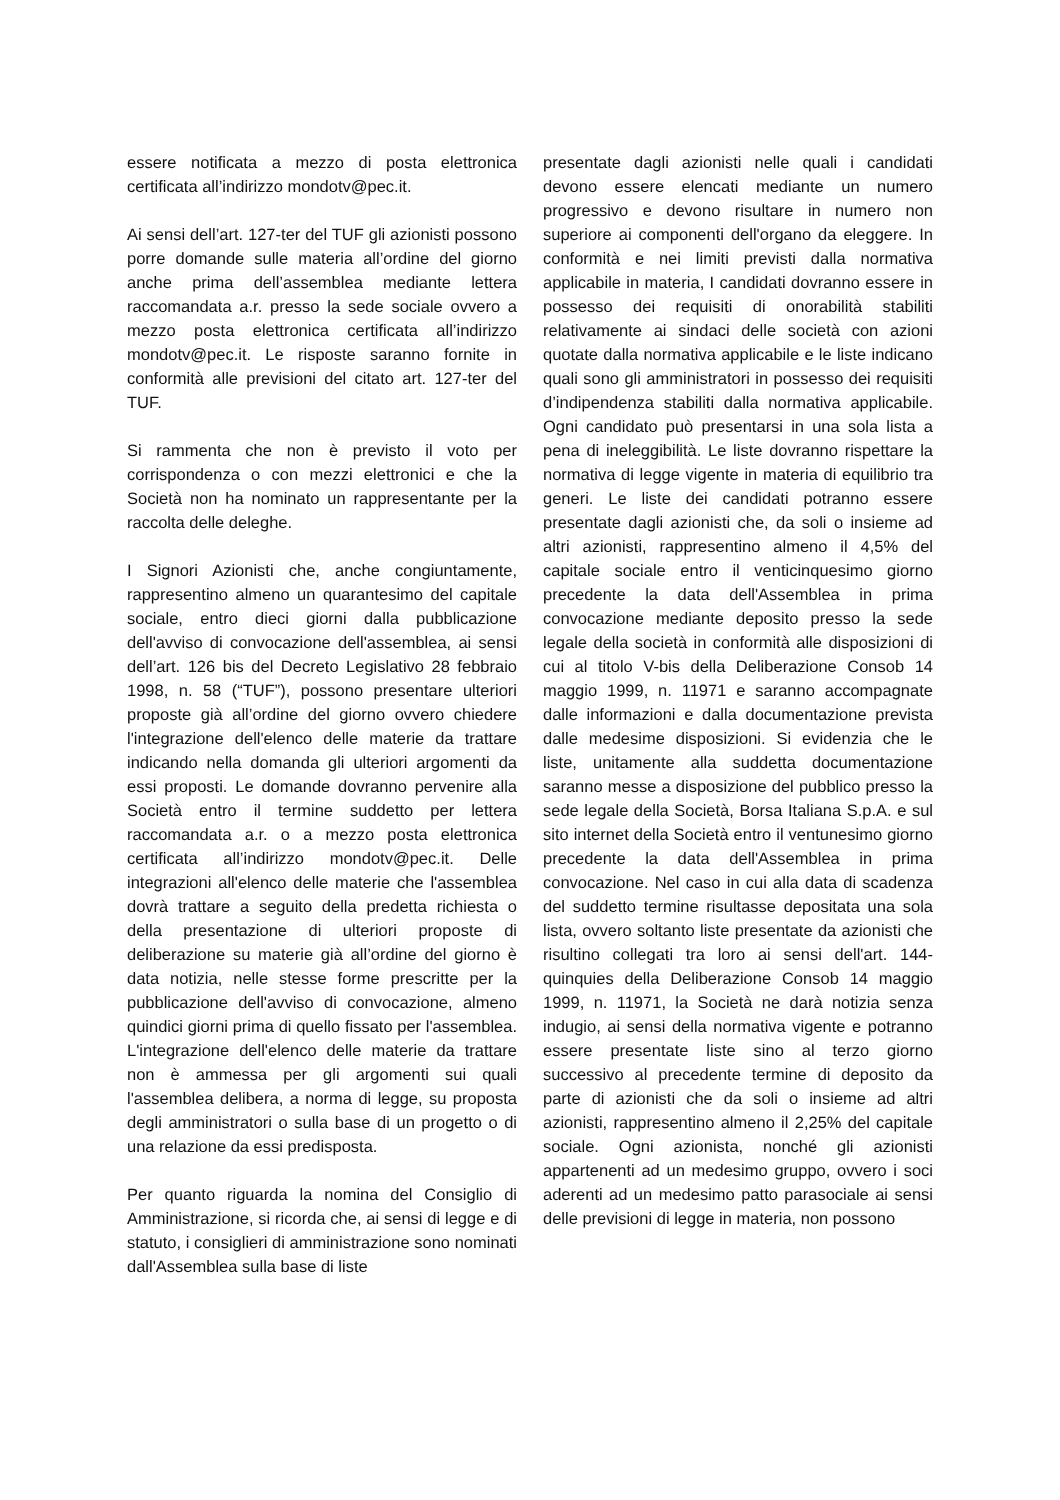essere notificata a mezzo di posta elettronica certificata all’indirizzo mondotv@pec.it.
Ai sensi dell’art. 127-ter del TUF gli azionisti possono porre domande sulle materia all’ordine del giorno anche prima dell’assemblea mediante lettera raccomandata a.r. presso la sede sociale ovvero a mezzo posta elettronica certificata all’indirizzo mondotv@pec.it. Le risposte saranno fornite in conformità alle previsioni del citato art. 127-ter del TUF.
Si rammenta che non è previsto il voto per corrispondenza o con mezzi elettronici e che la Società non ha nominato un rappresentante per la raccolta delle deleghe.
I Signori Azionisti che, anche congiuntamente, rappresentino almeno un quarantesimo del capitale sociale, entro dieci giorni dalla pubblicazione dell'avviso di convocazione dell'assemblea, ai sensi dell’art. 126 bis del Decreto Legislativo 28 febbraio 1998, n. 58 (“TUF”), possono presentare ulteriori proposte già all’ordine del giorno ovvero chiedere l'integrazione dell'elenco delle materie da trattare indicando nella domanda gli ulteriori argomenti da essi proposti. Le domande dovranno pervenire alla Società entro il termine suddetto per lettera raccomandata a.r. o a mezzo posta elettronica certificata all’indirizzo mondotv@pec.it. Delle integrazioni all'elenco delle materie che l'assemblea dovrà trattare a seguito della predetta richiesta o della presentazione di ulteriori proposte di deliberazione su materie già all’ordine del giorno è data notizia, nelle stesse forme prescritte per la pubblicazione dell'avviso di convocazione, almeno quindici giorni prima di quello fissato per l'assemblea. L'integrazione dell'elenco delle materie da trattare non è ammessa per gli argomenti sui quali l'assemblea delibera, a norma di legge, su proposta degli amministratori o sulla base di un progetto o di una relazione da essi predisposta.
Per quanto riguarda la nomina del Consiglio di Amministrazione, si ricorda che, ai sensi di legge e di statuto, i consiglieri di amministrazione sono nominati dall'Assemblea sulla base di liste
presentate dagli azionisti nelle quali i candidati devono essere elencati mediante un numero progressivo e devono risultare in numero non superiore ai componenti dell'organo da eleggere. In conformità e nei limiti previsti dalla normativa applicabile in materia, I candidati dovranno essere in possesso dei requisiti di onorabilità stabiliti relativamente ai sindaci delle società con azioni quotate dalla normativa applicabile e le liste indicano quali sono gli amministratori in possesso dei requisiti d’indipendenza stabiliti dalla normativa applicabile. Ogni candidato può presentarsi in una sola lista a pena di ineleggibilità. Le liste dovranno rispettare la normativa di legge vigente in materia di equilibrio tra generi. Le liste dei candidati potranno essere presentate dagli azionisti che, da soli o insieme ad altri azionisti, rappresentino almeno il 4,5% del capitale sociale entro il venticinquesimo giorno precedente la data dell'Assemblea in prima convocazione mediante deposito presso la sede legale della società in conformità alle disposizioni di cui al titolo V-bis della Deliberazione Consob 14 maggio 1999, n. 11971 e saranno accompagnate dalle informazioni e dalla documentazione prevista dalle medesime disposizioni. Si evidenzia che le liste, unitamente alla suddetta documentazione saranno messe a disposizione del pubblico presso la sede legale della Società, Borsa Italiana S.p.A. e sul sito internet della Società entro il ventunesimo giorno precedente la data dell'Assemblea in prima convocazione. Nel caso in cui alla data di scadenza del suddetto termine risultasse depositata una sola lista, ovvero soltanto liste presentate da azionisti che risultino collegati tra loro ai sensi dell'art. 144-quinquies della Deliberazione Consob 14 maggio 1999, n. 11971, la Società ne darà notizia senza indugio, ai sensi della normativa vigente e potranno essere presentate liste sino al terzo giorno successivo al precedente termine di deposito da parte di azionisti che da soli o insieme ad altri azionisti, rappresentino almeno il 2,25% del capitale sociale. Ogni azionista, nonché gli azionisti appartenenti ad un medesimo gruppo, ovvero i soci aderenti ad un medesimo patto parasociale ai sensi delle previsioni di legge in materia, non possono